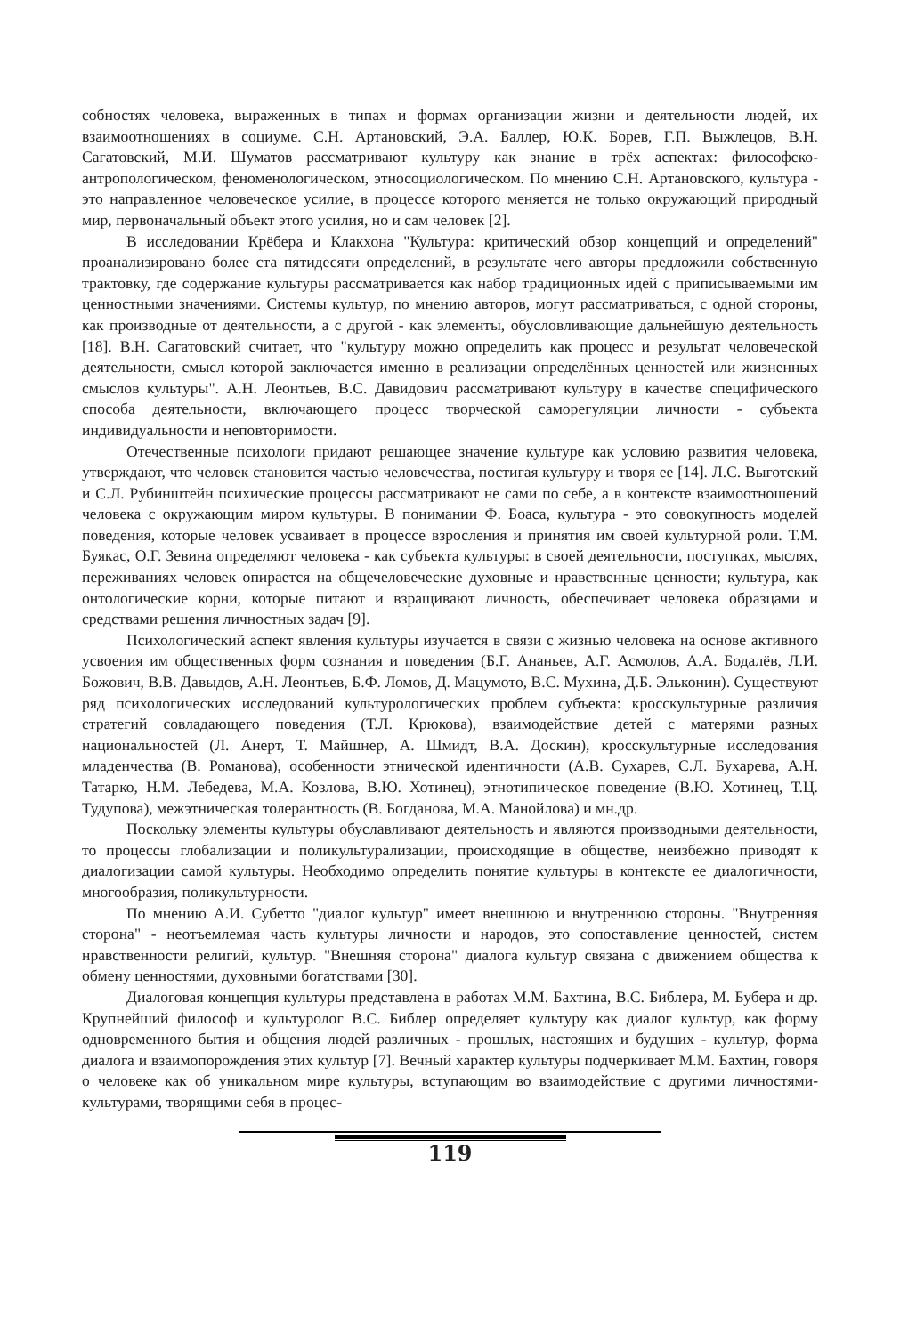собностях человека, выраженных в типах и формах организации жизни и деятельности людей, их взаимоотношениях в социуме. С.Н. Артановский, Э.А. Баллер, Ю.К. Борев, Г.П. Выжлецов, В.Н. Сагатовский, М.И. Шуматов рассматривают культуру как знание в трёх аспектах: философско-антропологическом, феноменологическом, этносоциологическом. По мнению С.Н. Артановского, культура - это направленное человеческое усилие, в процессе которого меняется не только окружающий природный мир, первоначальный объект этого усилия, но и сам человек [2].
В исследовании Крёбера и Клакхона "Культура: критический обзор концепций и определений" проанализировано более ста пятидесяти определений, в результате чего авторы предложили собственную трактовку, где содержание культуры рассматривается как набор традиционных идей с приписываемыми им ценностными значениями. Системы культур, по мнению авторов, могут рассматриваться, с одной стороны, как производные от деятельности, а с другой - как элементы, обусловливающие дальнейшую деятельность [18]. В.Н. Сагатовский считает, что "культуру можно определить как процесс и результат человеческой деятельности, смысл которой заключается именно в реализации определённых ценностей или жизненных смыслов культуры". А.Н. Леонтьев, В.С. Давидович рассматривают культуру в качестве специфического способа деятельности, включающего процесс творческой саморегуляции личности - субъекта индивидуальности и неповторимости.
Отечественные психологи придают решающее значение культуре как условию развития человека, утверждают, что человек становится частью человечества, постигая культуру и творя ее [14]. Л.С. Выготский и С.Л. Рубинштейн психические процессы рассматривают не сами по себе, а в контексте взаимоотношений человека с окружающим миром культуры. В понимании Ф. Боаса, культура - это совокупность моделей поведения, которые человек усваивает в процессе взросления и принятия им своей культурной роли. Т.М. Буякас, О.Г. Зевина определяют человека - как субъекта культуры: в своей деятельности, поступках, мыслях, переживаниях человек опирается на общечеловеческие духовные и нравственные ценности; культура, как онтологические корни, которые питают и взращивают личность, обеспечивает человека образцами и средствами решения личностных задач [9].
Психологический аспект явления культуры изучается в связи с жизнью человека на основе активного усвоения им общественных форм сознания и поведения (Б.Г. Ананьев, А.Г. Асмолов, А.А. Бодалёв, Л.И. Божович, В.В. Давыдов, А.Н. Леонтьев, Б.Ф. Ломов, Д. Мацумото, В.С. Мухина, Д.Б. Эльконин). Существуют ряд психологических исследований культурологических проблем субъекта: кросскультурные различия стратегий совладающего поведения (Т.Л. Крюкова), взаимодействие детей с матерями разных национальностей (Л. Анерт, Т. Майшнер, А. Шмидт, В.А. Доскин), кросскультурные исследования младенчества (В. Романова), особенности этнической идентичности (А.В. Сухарев, С.Л. Бухарева, А.Н. Татарко, Н.М. Лебедева, М.А. Козлова, В.Ю. Хотинец), этнотипическое поведение (В.Ю. Хотинец, Т.Ц. Тудупова), межэтническая толерантность (В. Богданова, М.А. Манойлова) и мн.др.
Поскольку элементы культуры обуславливают деятельность и являются производными деятельности, то процессы глобализации и поликультурализации, происходящие в обществе, неизбежно приводят к диалогизации самой культуры. Необходимо определить понятие культуры в контексте ее диалогичности, многообразия, поликультурности.
По мнению А.И. Субетто "диалог культур" имеет внешнюю и внутреннюю стороны. "Внутренняя сторона" - неотъемлемая часть культуры личности и народов, это сопоставление ценностей, систем нравственности религий, культур. "Внешняя сторона" диалога культур связана с движением общества к обмену ценностями, духовными богатствами [30].
Диалоговая концепция культуры представлена в работах М.М. Бахтина, В.С. Библера, М. Бубера и др. Крупнейший философ и культуролог В.С. Библер определяет культуру как диалог культур, как форму одновременного бытия и общения людей различных - прошлых, настоящих и будущих - культур, форма диалога и взаимопорождения этих культур [7]. Вечный характер культуры подчеркивает М.М. Бахтин, говоря о человеке как об уникальном мире культуры, вступающим во взаимодействие с другими личностями-культурами, творящими себя в процес-
119